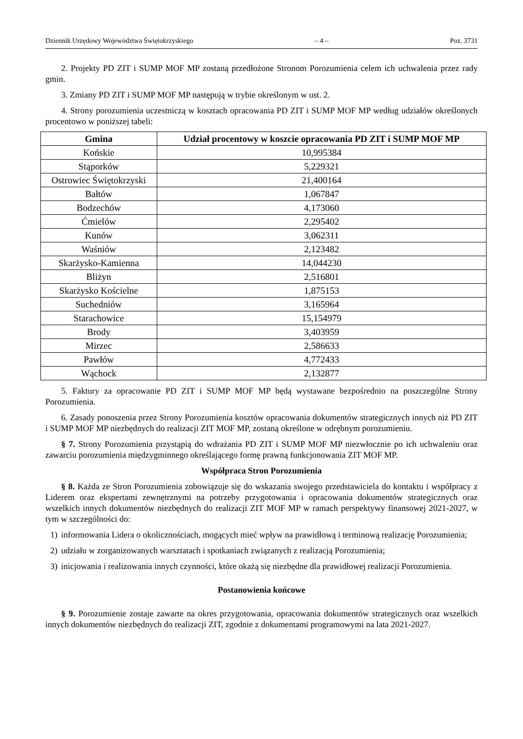Dziennik Urzędowy Województwa Świętokrzyskiego – 4 – Poz. 3731
2. Projekty PD ZIT i SUMP MOF MP zostaną przedłożone Stronom Porozumienia celem ich uchwalenia przez rady gmin.
3. Zmiany PD ZIT i SUMP MOF MP następują w trybie określonym w ust. 2.
4. Strony porozumienia uczestniczą w kosztach opracowania PD ZIT i SUMP MOF MP według udziałów określonych procentowo w poniższej tabeli:
| Gmina | Udział procentowy w koszcie opracowania PD ZIT i SUMP MOF MP |
| --- | --- |
| Końskie | 10,995384 |
| Stąporków | 5,229321 |
| Ostrowiec Świętokrzyski | 21,400164 |
| Bałtów | 1,067847 |
| Bodzechów | 4,173060 |
| Ćmielów | 2,295402 |
| Kunów | 3,062311 |
| Waśniów | 2,123482 |
| Skarżysko-Kamienna | 14,044230 |
| Bliżyn | 2,516801 |
| Skarżysko Kościelne | 1,875153 |
| Suchedniów | 3,165964 |
| Starachowice | 15,154979 |
| Brody | 3,403959 |
| Mirzec | 2,586633 |
| Pawłów | 4,772433 |
| Wąchock | 2,132877 |
5. Faktury za opracowanie PD ZIT i SUMP MOF MP będą wystawane bezpośrednio na poszczególne Strony Porozumienia.
6. Zasady ponoszenia przez Strony Porozumienia kosztów opracowania dokumentów strategicznych innych niż PD ZIT i SUMP MOF MP niezbędnych do realizacji ZIT MOF MP, zostaną określone w odrębnym porozumieniu.
§ 7. Strony Porozumienia przystąpią do wdrażania PD ZIT i SUMP MOF MP niezwłocznie po ich uchwaleniu oraz zawarciu porozumienia międzygminnego określającego formę prawną funkcjonowania ZIT MOF MP.
Współpraca Stron Porozumienia
§ 8. Każda ze Stron Porozumienia zobowiązuje się do wskazania swojego przedstawiciela do kontaktu i współpracy z Liderem oraz ekspertami zewnętrznymi na potrzeby przygotowania i opracowania dokumentów strategicznych oraz wszelkich innych dokumentów niezbędnych do realizacji ZIT MOF MP w ramach perspektywy finansowej 2021-2027, w tym w szczególności do:
1) informowania Lidera o okolicznościach, mogących mieć wpływ na prawidłową i terminową realizację Porozumienia;
2) udziału w zorganizowanych warsztatach i spotkaniach związanych z realizacją Porozumienia;
3) inicjowania i realizowania innych czynności, które okażą się niezbędne dla prawidłowej realizacji Porozumienia.
Postanowienia końcowe
§ 9. Porozumienie zostaje zawarte na okres przygotowania, opracowania dokumentów strategicznych oraz wszelkich innych dokumentów niezbędnych do realizacji ZIT, zgodnie z dokumentami programowymi na lata 2021-2027.